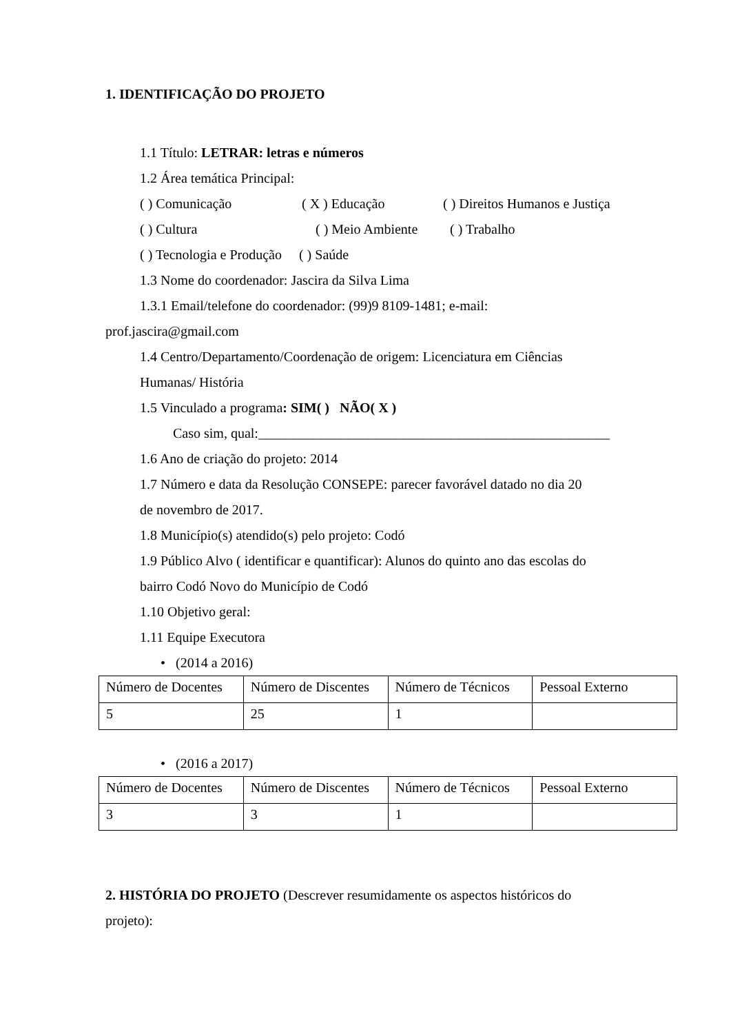1. IDENTIFICAÇÃO DO PROJETO
1.1 Título: LETRAR: letras e números
1.2 Área temática Principal:
( ) Comunicação ( X ) Educação ( ) Direitos Humanos e Justiça
( ) Cultura ( ) Meio Ambiente ( ) Trabalho
( ) Tecnologia e Produção ( ) Saúde
1.3 Nome do coordenador: Jascira da Silva Lima
1.3.1 Email/telefone do coordenador: (99)9 8109-1481; e-mail:
prof.jascira@gmail.com
1.4 Centro/Departamento/Coordenação de origem: Licenciatura em Ciências
Humanas/ História
1.5 Vinculado a programa: SIM( ) NÃO( X )
Caso sim, qual:___________________________________________________
1.6 Ano de criação do projeto: 2014
1.7 Número e data da Resolução CONSEPE: parecer favorável datado no dia 20
de novembro de 2017.
1.8 Município(s) atendido(s) pelo projeto: Codó
1.9 Público Alvo ( identificar e quantificar): Alunos do quinto ano das escolas do
bairro Codó Novo do Município de Codó
1.10 Objetivo geral:
1.11 Equipe Executora
• (2014 a 2016)
| Número de Docentes | Número de Discentes | Número de Técnicos | Pessoal Externo |
| 5 | 25 | 1 | |
• (2016 a 2017)
| Número de Docentes | Número de Discentes | Número de Técnicos | Pessoal Externo |
| 3 | 3 | 1 | |
2. HISTÓRIA DO PROJETO (Descrever resumidamente os aspectos históricos do
projeto):